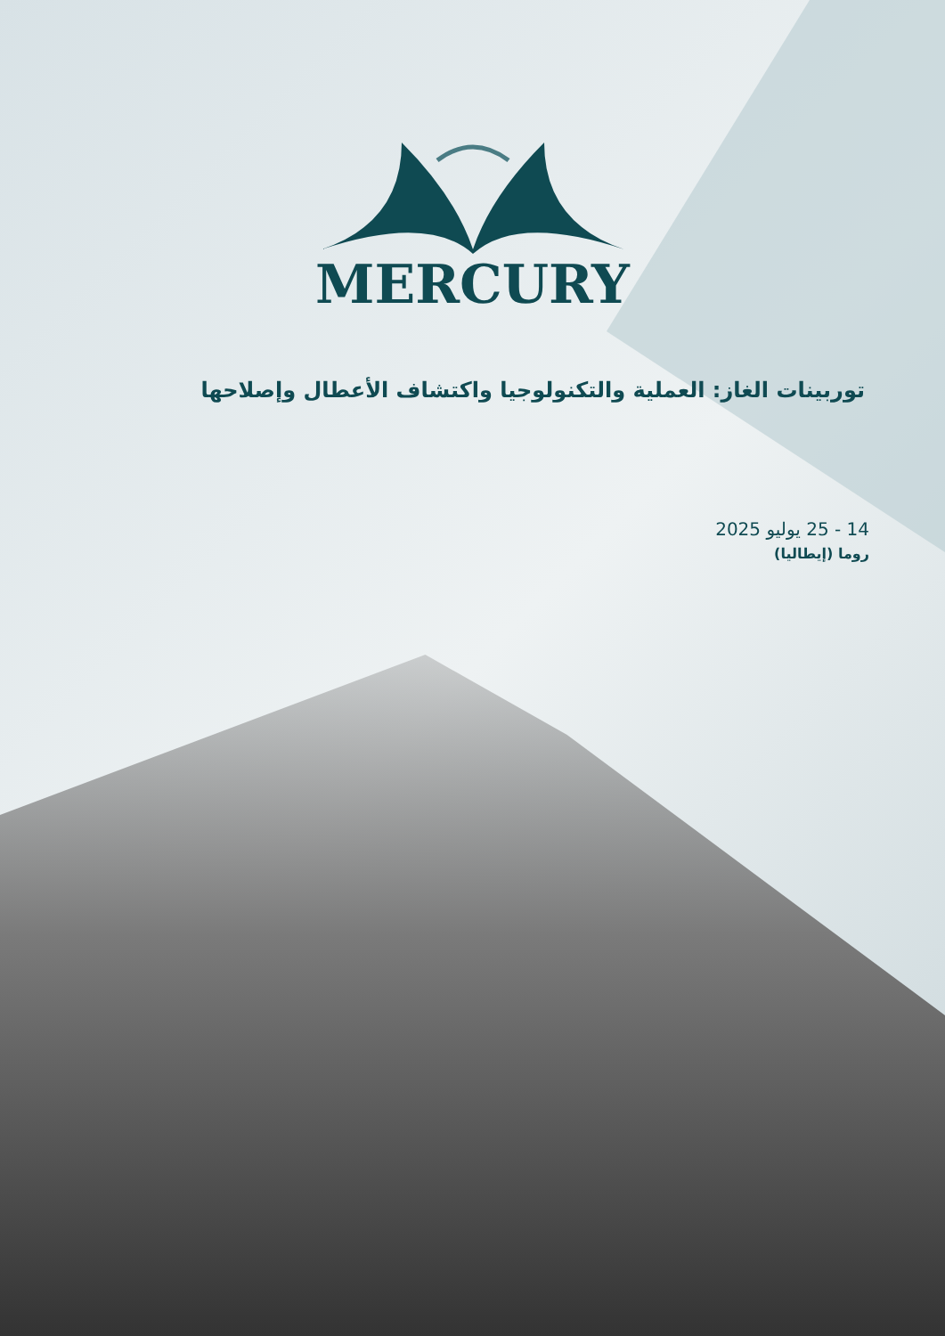MERCURY
توربينات الغاز: العملية والتكنولوجيا واكتشاف الأعطال وإصلاحها
14 - 25 يوليو 2025
روما (إيطاليا)